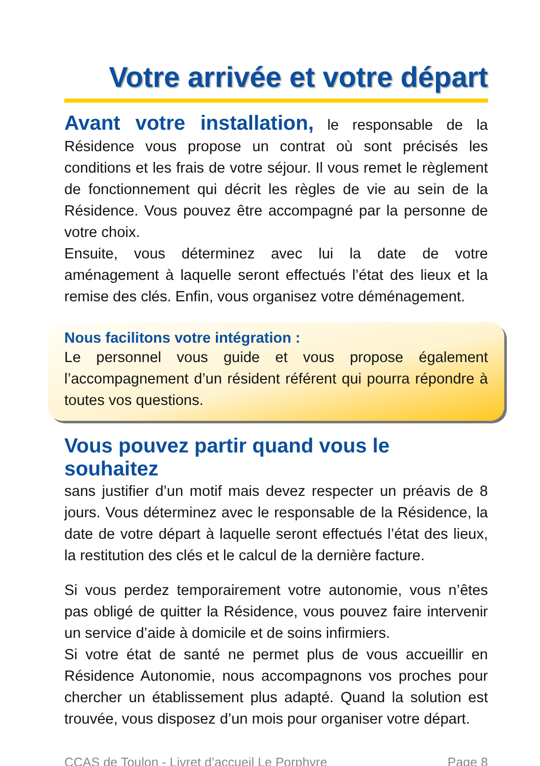Votre arrivée et votre départ
Avant votre installation, le responsable de la Résidence vous propose un contrat où sont précisés les conditions et les frais de votre séjour. Il vous remet le règlement de fonctionnement qui décrit les règles de vie au sein de la Résidence. Vous pouvez être accompagné par la personne de votre choix.
Ensuite, vous déterminez avec lui la date de votre aménagement à laquelle seront effectués l’état des lieux et la remise des clés. Enfin, vous organisez votre déménagement.
Nous facilitons votre intégration :
Le personnel vous guide et vous propose également l’accompagnement d’un résident référent qui pourra répondre à toutes vos questions.
Vous pouvez partir quand vous le souhaitez
sans justifier d’un motif mais devez respecter un préavis de 8 jours. Vous déterminez avec le responsable de la Résidence, la date de votre départ à laquelle seront effectués l’état des lieux, la restitution des clés et le calcul de la dernière facture.
Si vous perdez temporairement votre autonomie, vous n’êtes pas obligé de quitter la Résidence, vous pouvez faire intervenir un service d’aide à domicile et de soins infirmiers.
Si votre état de santé ne permet plus de vous accueillir en Résidence Autonomie, nous accompagnons vos proches pour chercher un établissement plus adapté. Quand la solution est trouvée, vous disposez d’un mois pour organiser votre départ.
CCAS de Toulon - Livret d’accueil Le Porphyre Page 8